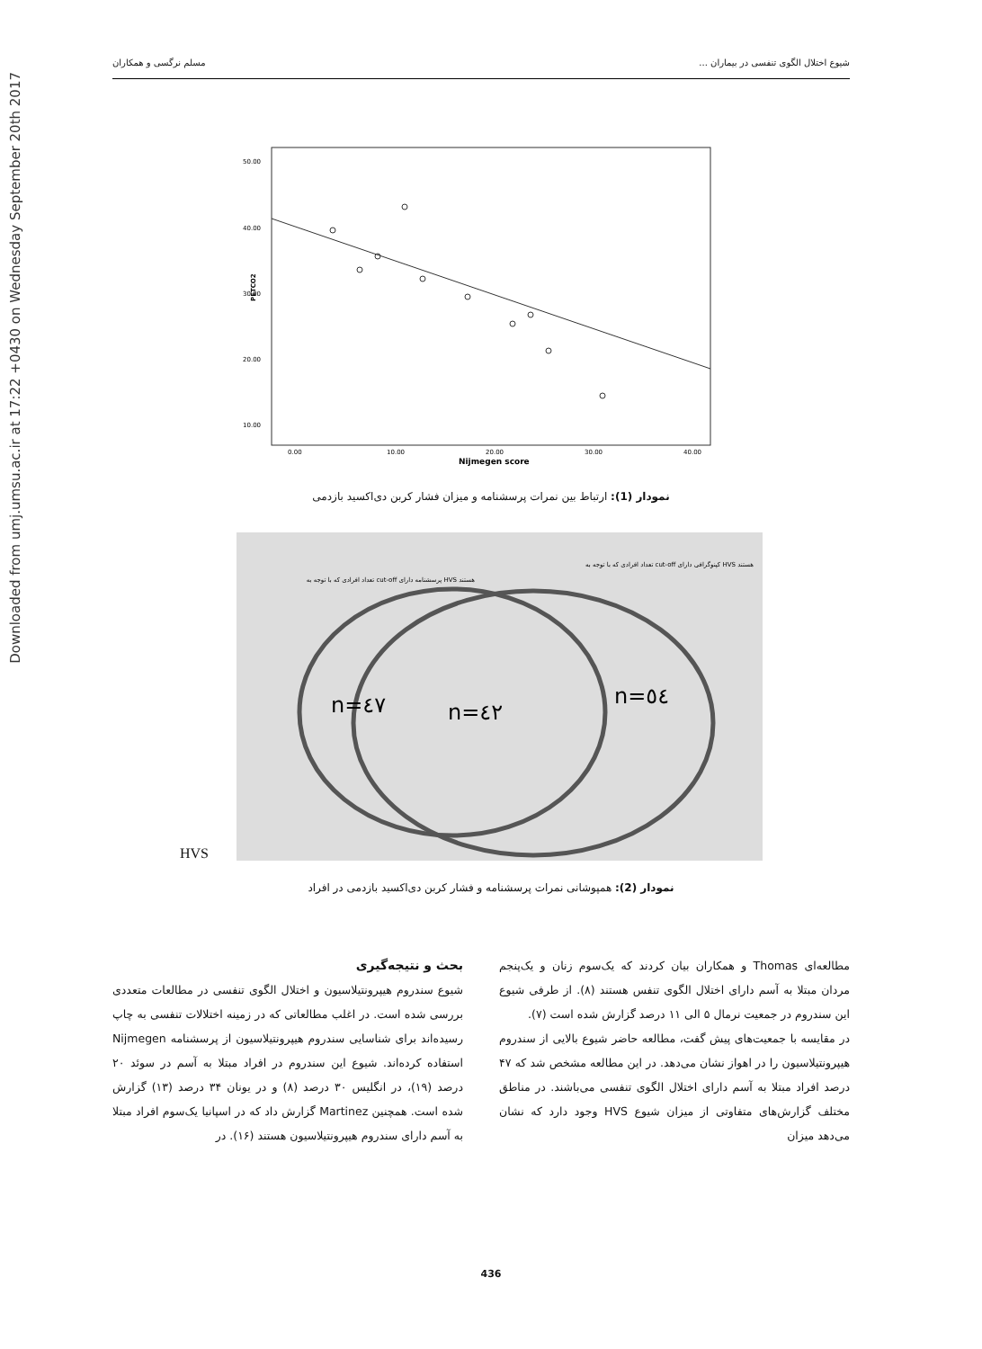Downloaded from umj.umsu.ac.ir at 17:22 +0430 on Wednesday September 20th 2017
شیوع اختلال الگوی تنفسی در بیماران ... مسلم نرگسی و همکاران
50.00
40.00
30.00
20.00
10.00
0.00
10.00
20.00
30.00
40.00
Nijmegen score
PETCO2
نمودار (1): ارتباط بین نمرات پرسشنامه و میزان فشار کربن دی‌اکسید بازدمی
تعداد افرادی که با توجه به cut-off کپنوگرافی دارای HVS هستند
تعداد افرادی که با توجه به cut-off پرسشنامه دارای HVS هستند
n=٤٧
n=٤٢
n=٥٤
HVS
نمودار (2): همپوشانی نمرات پرسشنامه و فشار کربن دی‌اکسید بازدمی در افراد
بحث و نتیجه‌گیری
شیوع سندروم هیپرونتیلاسیون و اختلال الگوی تنفسی در مطالعات متعددی بررسی شده است. در اغلب مطالعاتی که در زمینه اختلالات تنفسی به چاپ رسیده‌اند برای شناسایی سندروم هیپرونتیلاسیون از پرسشنامه Nijmegen استفاده کرده‌اند. شیوع این سندروم در افراد مبتلا به آسم در سوئد ۲۰ درصد (۱۹)، در انگلیس ۳۰ درصد (۸) و در یونان ۳۴ درصد (۱۳) گزارش شده است. همچنین Martinez گزارش داد که در اسپانیا یک‌سوم افراد مبتلا به آسم دارای سندروم هیپرونتیلاسیون هستند (۱۶). در
مطالعه‌ای Thomas و همکاران بیان کردند که یک‌سوم زنان و یک‌پنجم مردان مبتلا به آسم دارای اختلال الگوی تنفس هستند (۸). از طرفی شیوع این سندروم در جمعیت نرمال ۵ الی ۱۱ درصد گزارش شده است (۷).
در مقایسه با جمعیت‌های پیش گفت، مطالعه حاضر شیوع بالایی از سندروم هیپرونتیلاسیون را در اهواز نشان می‌دهد. در این مطالعه مشخص شد که ۴۷ درصد افراد مبتلا به آسم دارای اختلال الگوی تنفسی می‌باشند. در مناطق مختلف گزارش‌های متفاوتی از میزان شیوع HVS وجود دارد که نشان می‌دهد میزان
436